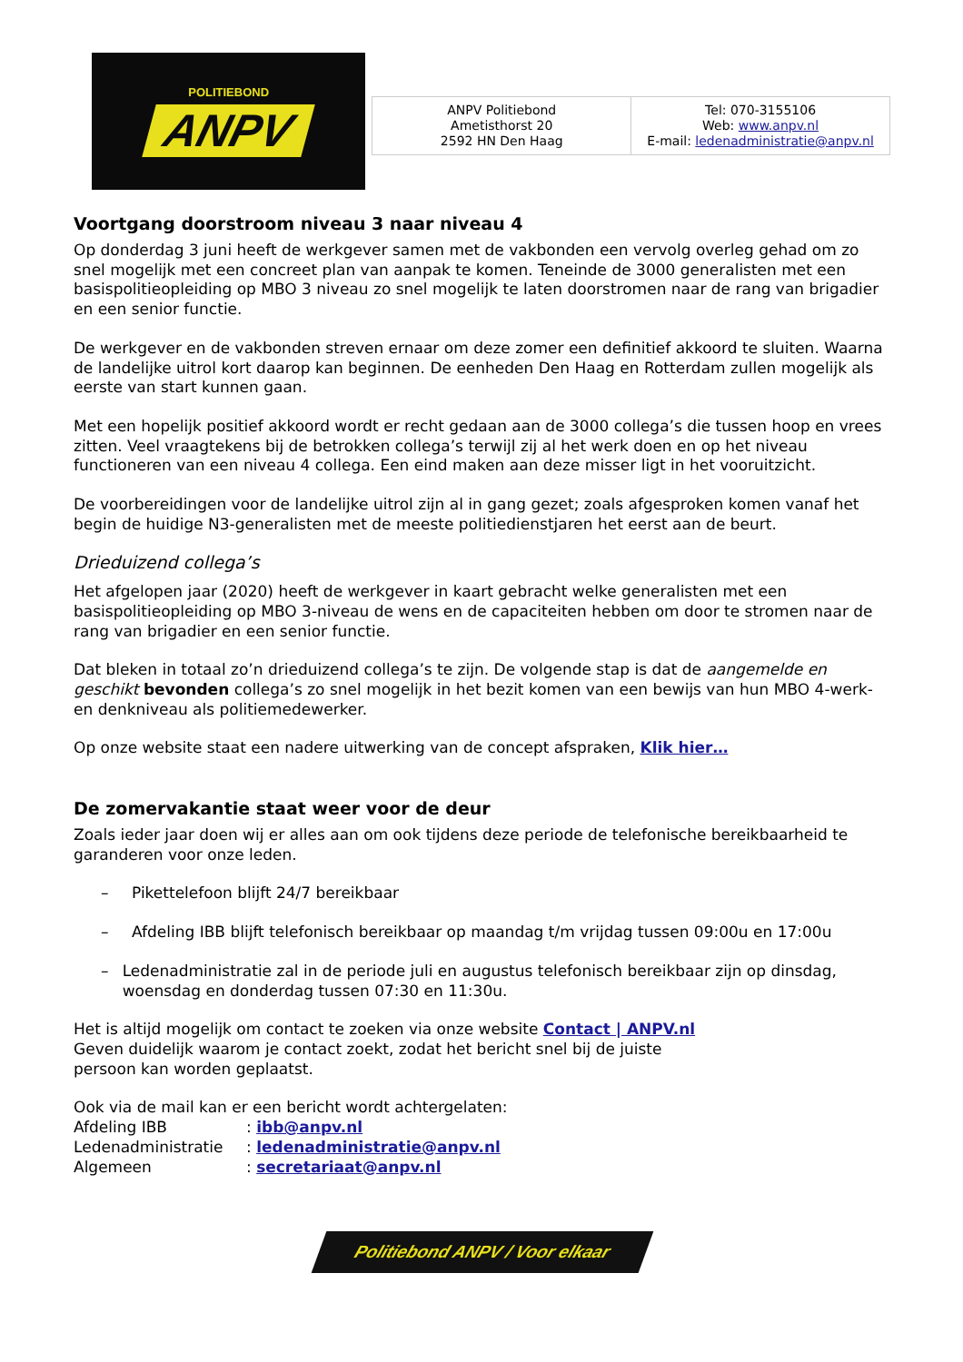POLITIEBOND
ANPV
ANPV Politiebond
Ametisthorst 20
2592 HN Den Haag
Tel: 070-3155106
Web: www.anpv.nl
E-mail: ledenadministratie@anpv.nl
Voortgang doorstroom niveau 3 naar niveau 4
Op donderdag 3 juni heeft de werkgever samen met de vakbonden een vervolg overleg gehad om zo snel mogelijk met een concreet plan van aanpak te komen. Teneinde de 3000 generalisten met een basispolitieopleiding op MBO 3 niveau zo snel mogelijk te laten doorstromen naar de rang van brigadier en een senior functie.
De werkgever en de vakbonden streven ernaar om deze zomer een definitief akkoord te sluiten. Waarna de landelijke uitrol kort daarop kan beginnen. De eenheden Den Haag en Rotterdam zullen mogelijk als eerste van start kunnen gaan.
Met een hopelijk positief akkoord wordt er recht gedaan aan de 3000 collega’s die tussen hoop en vrees zitten. Veel vraagtekens bij de betrokken collega’s terwijl zij al het werk doen en op het niveau functioneren van een niveau 4 collega. Een eind maken aan deze misser ligt in het vooruitzicht.
De voorbereidingen voor de landelijke uitrol zijn al in gang gezet; zoals afgesproken komen vanaf het begin de huidige N3-generalisten met de meeste politiedienstjaren het eerst aan de beurt.
Drieduizend collega’s
Het afgelopen jaar (2020) heeft de werkgever in kaart gebracht welke generalisten met een basispolitieopleiding op MBO 3-niveau de wens en de capaciteiten hebben om door te stromen naar de rang van brigadier en een senior functie.
Dat bleken in totaal zo’n drieduizend collega’s te zijn. De volgende stap is dat de aangemelde en geschikt bevonden collega’s zo snel mogelijk in het bezit komen van een bewijs van hun MBO 4-werk- en denkniveau als politiemedewerker.
Op onze website staat een nadere uitwerking van de concept afspraken, Klik hier…
De zomervakantie staat weer voor de deur
Zoals ieder jaar doen wij er alles aan om ook tijdens deze periode de telefonische bereikbaarheid te garanderen voor onze leden.
– Pikettelefoon blijft 24/7 bereikbaar
– Afdeling IBB blijft telefonisch bereikbaar op maandag t/m vrijdag tussen 09:00u en 17:00u
– Ledenadministratie zal in de periode juli en augustus telefonisch bereikbaar zijn op dinsdag, woensdag en donderdag tussen 07:30 en 11:30u.
Het is altijd mogelijk om contact te zoeken via onze website Contact | ANPV.nl
Geven duidelijk waarom je contact zoekt, zodat het bericht snel bij de juiste
persoon kan worden geplaatst.
Ook via de mail kan er een bericht wordt achtergelaten:
| Afdeling IBB | : ibb@anpv.nl |
| Ledenadministratie | : ledenadministratie@anpv.nl |
| Algemeen | : secretariaat@anpv.nl |
Politiebond ANPV / Voor elkaar